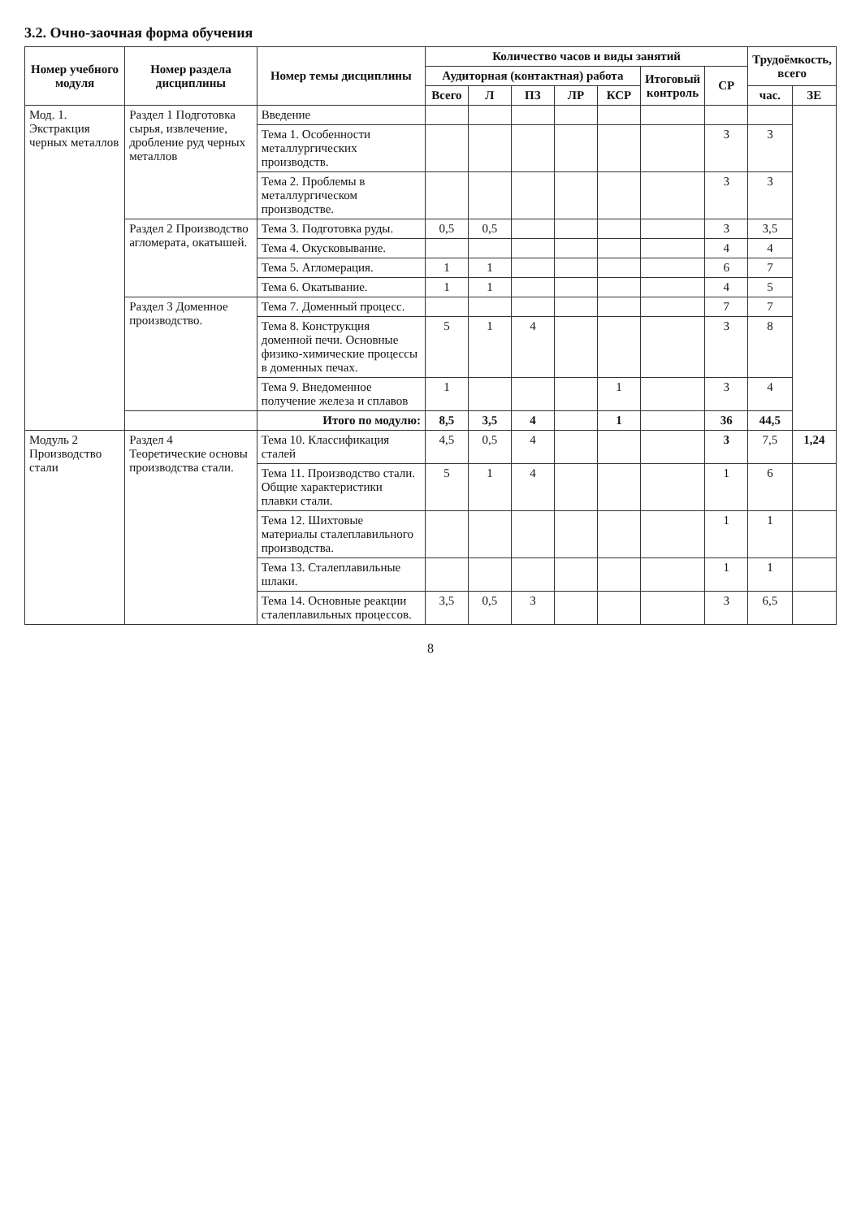3.2. Очно-заочная форма обучения
| Номер учебного модуля | Номер раздела дисциплины | Номер темы дисциплины | Количество часов и виды занятий | | | | | | | Трудоёмкость, всего | |
| --- | --- | --- | --- | --- | --- | --- | --- | --- | --- | --- | --- |
| | | | Аудиторная (контактная) работа | | | | | Итоговый контроль | СР | | |
| | | | Всего | Л | ПЗ | ЛР | КСР | | | час. | ЗЕ |
| Мод. 1. Экстракция черных металлов | Раздел 1 Подготовка сырья, извлечение, дробление руд черных металлов | Введение | | | | | | | | | |
| | | Тема 1. Особенности металлургических производств. | | | | | | | 3 | 3 | |
| | | Тема 2. Проблемы в металлургическом производстве. | | | | | | | 3 | 3 | |
| | Раздел 2 Производство агломерата, окатышей. | Тема 3. Подготовка руды. | 0,5 | 0,5 | | | | | 3 | 3,5 | |
| | | Тема 4. Окусковывание. | | | | | | | 4 | 4 | |
| | | Тема 5. Агломерация. | 1 | 1 | | | | | 6 | 7 | |
| | | Тема 6. Окатывание. | 1 | 1 | | | | | 4 | 5 | |
| | Раздел 3 Доменное производство. | Тема 7. Доменный процесс. | | | | | | | 7 | 7 | |
| | | Тема 8. Конструкция доменной печи. Основные физико-химические процессы в доменных печах. | 5 | 1 | 4 | | | | 3 | 8 | |
| | | Тема 9. Внедоменное получение железа и сплавов | 1 | | | | 1 | | 3 | 4 | |
| | | Итого по модулю: | 8,5 | 3,5 | 4 | | 1 | | 36 | 44,5 | |
| Модуль 2 Производство стали | Раздел 4 Теоретические основы производства стали. | Тема 10. Классификация сталей | 4,5 | 0,5 | 4 | | | | 3 | 7,5 | 1,24 |
| | | Тема 11. Производство стали. Общие характеристики плавки стали. | 5 | 1 | 4 | | | | 1 | 6 | |
| | | Тема 12. Шихтовые материалы сталеплавильного производства. | | | | | | | 1 | 1 | |
| | | Тема 13. Сталеплавильные шлаки. | | | | | | | 1 | 1 | |
| | | Тема 14. Основные реакции сталеплавильных процессов. | 3,5 | 0,5 | 3 | | | | 3 | 6,5 | |
8